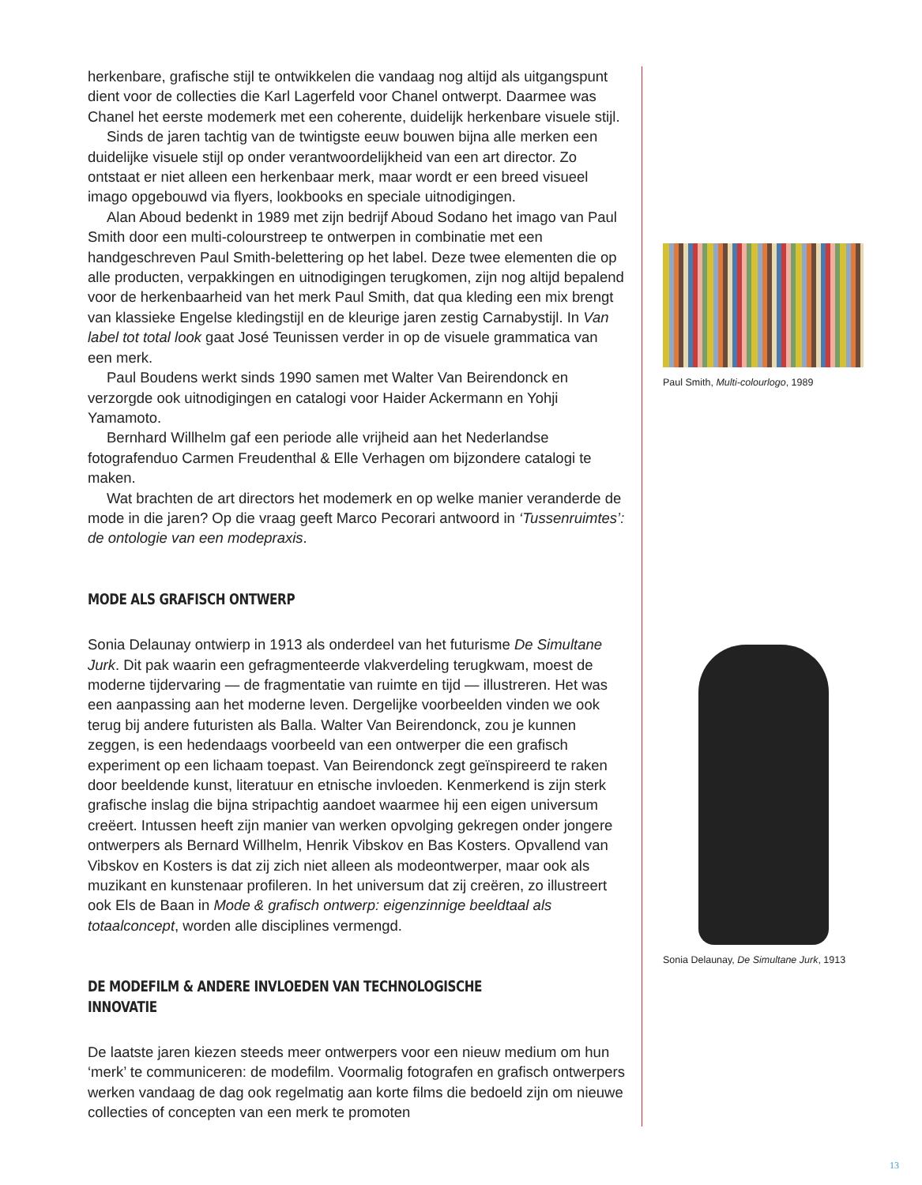herkenbare, grafische stijl te ontwikkelen die vandaag nog altijd als uitgangspunt dient voor de collecties die Karl Lagerfeld voor Chanel ontwerpt. Daarmee was Chanel het eerste modemerk met een coherente, duidelijk herkenbare visuele stijl.
Sinds de jaren tachtig van de twintigste eeuw bouwen bijna alle merken een duidelijke visuele stijl op onder verantwoordelijkheid van een art director. Zo ontstaat er niet alleen een herkenbaar merk, maar wordt er een breed visueel imago opgebouwd via flyers, lookbooks en speciale uitnodigingen.
Alan Aboud bedenkt in 1989 met zijn bedrijf Aboud Sodano het imago van Paul Smith door een multi-colourstreep te ontwerpen in combinatie met een handgeschreven Paul Smith-belettering op het label. Deze twee elementen die op alle producten, verpakkingen en uitnodigingen terugkomen, zijn nog altijd bepalend voor de herkenbaarheid van het merk Paul Smith, dat qua kleding een mix brengt van klassieke Engelse kledingstijl en de kleurige jaren zestig Carnabystijl. In Van label tot total look gaat José Teunissen verder in op de visuele grammatica van een merk.
Paul Boudens werkt sinds 1990 samen met Walter Van Beirendonck en verzorgde ook uitnodigingen en catalogi voor Haider Ackermann en Yohji Yamamoto.
Bernhard Willhelm gaf een periode alle vrijheid aan het Nederlandse fotografenduo Carmen Freudenthal & Elle Verhagen om bijzondere catalogi te maken.
Wat brachten de art directors het modemerk en op welke manier veranderde de mode in die jaren? Op die vraag geeft Marco Pecorari antwoord in ‘Tussenruimtes’: de ontologie van een modepraxis.
MODE ALS GRAFISCH ONTWERP
Sonia Delaunay ontwierp in 1913 als onderdeel van het futurisme De Simultane Jurk. Dit pak waarin een gefragmenteerde vlakverdeling terugkwam, moest de moderne tijdervaring — de fragmentatie van ruimte en tijd — illustreren. Het was een aanpassing aan het moderne leven. Dergelijke voorbeelden vinden we ook terug bij andere futuristen als Balla. Walter Van Beirendonck, zou je kunnen zeggen, is een hedendaags voorbeeld van een ontwerper die een grafisch experiment op een lichaam toepast. Van Beirendonck zegt geïnspireerd te raken door beeldende kunst, literatuur en etnische invloeden. Kenmerkend is zijn sterk grafische inslag die bijna stripachtig aandoet waarmee hij een eigen universum creëert. Intussen heeft zijn manier van werken opvolging gekregen onder jongere ontwerpers als Bernard Willhelm, Henrik Vibskov en Bas Kosters. Opvallend van Vibskov en Kosters is dat zij zich niet alleen als modeontwerper, maar ook als muzikant en kunstenaar profileren. In het universum dat zij creëren, zo illustreert ook Els de Baan in Mode & grafisch ontwerp: eigenzinnige beeldtaal als totaalconcept, worden alle disciplines vermengd.
DE MODEFILM & ANDERE INVLOEDEN VAN TECHNOLOGISCHE INNOVATIE
De laatste jaren kiezen steeds meer ontwerpers voor een nieuw medium om hun ‘merk’ te communiceren: de modefilm. Voormalig fotografen en grafisch ontwerpers werken vandaag de dag ook regelmatig aan korte films die bedoeld zijn om nieuwe collecties of concepten van een merk te promoten
Paul Smith, Multi-colourlogo, 1989
Sonia Delaunay, De Simultane Jurk, 1913
13